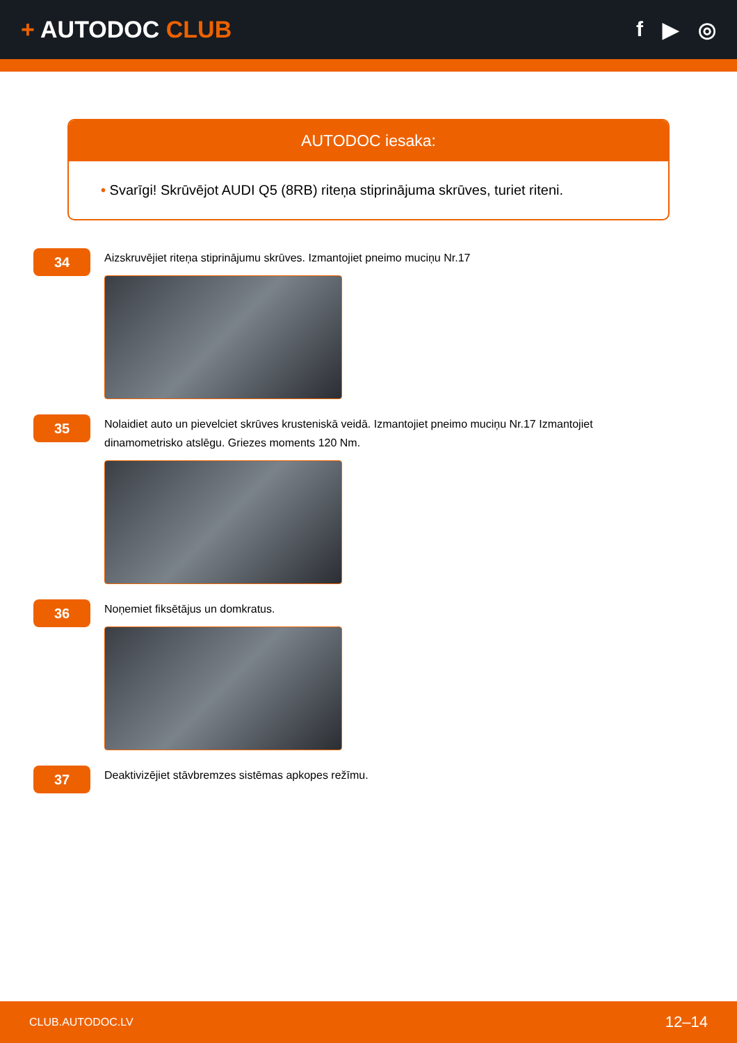+ AUTODOC CLUB f ▶ ◎
AUTODOC iesaka:
• Svarīgi! Skrūvējot AUDI Q5 (8RB) riteņa stiprinājuma skrūves, turiet riteni.
34
Aizskruvējiet riteņa stiprinājumu skrūves. Izmantojiet pneimo muciņu Nr.17
35
Nolaidiet auto un pievelciet skrūves krusteniskā veidā. Izmantojiet pneimo muciņu Nr.17 Izmantojiet dinamometrisko atslēgu. Griezes moments 120 Nm.
36
Noņemiet fiksētājus un domkratus.
37
Deaktivizējiet stāvbremzes sistēmas apkopes režīmu.
CLUB.AUTODOC.LV 12–14